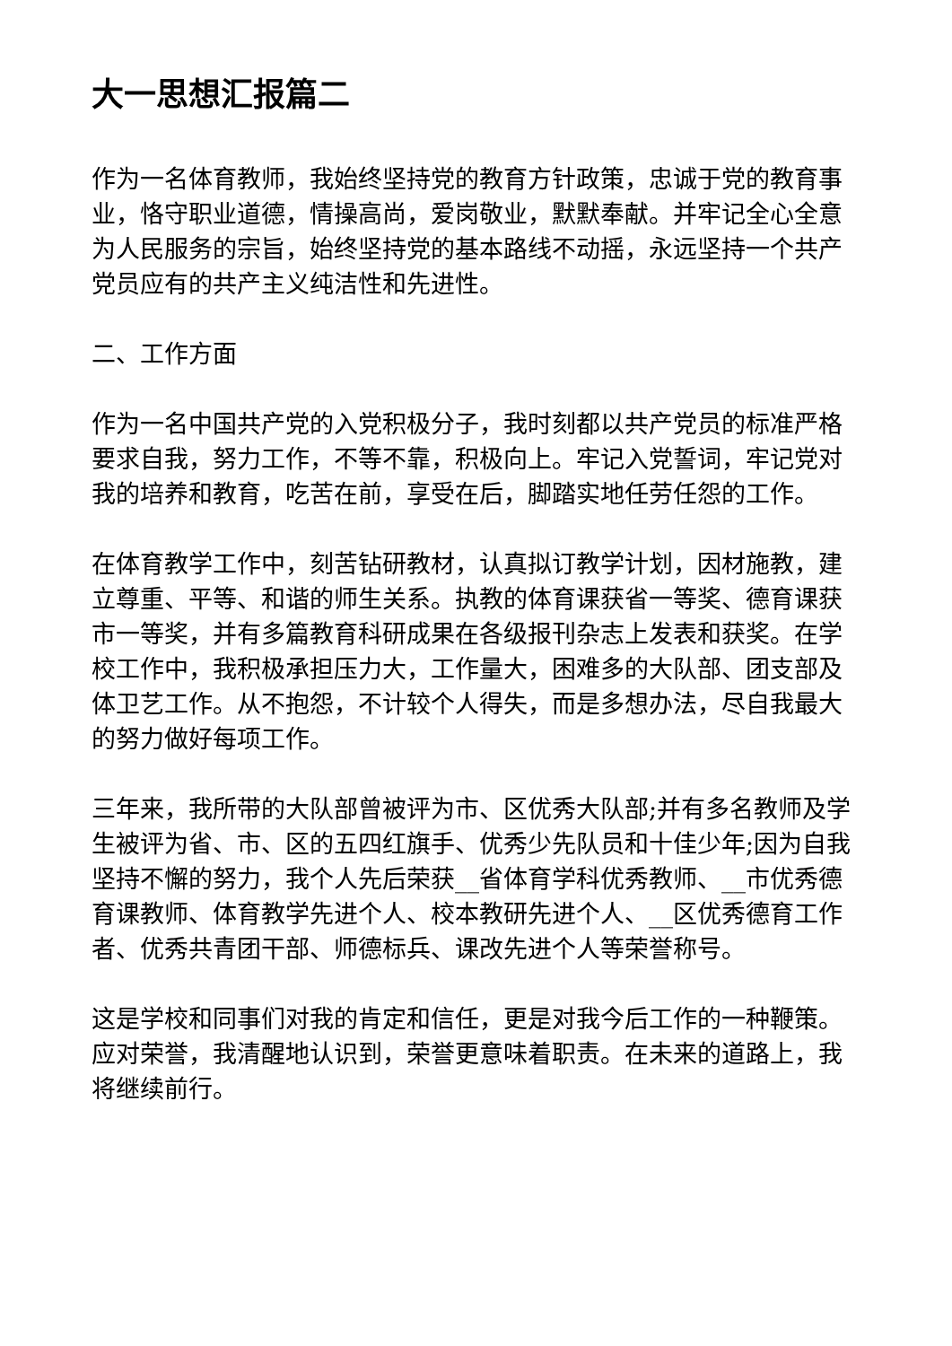大一思想汇报篇二
作为一名体育教师，我始终坚持党的教育方针政策，忠诚于党的教育事业，恪守职业道德，情操高尚，爱岗敬业，默默奉献。并牢记全心全意为人民服务的宗旨，始终坚持党的基本路线不动摇，永远坚持一个共产党员应有的共产主义纯洁性和先进性。
二、工作方面
作为一名中国共产党的入党积极分子，我时刻都以共产党员的标准严格要求自我，努力工作，不等不靠，积极向上。牢记入党誓词，牢记党对我的培养和教育，吃苦在前，享受在后，脚踏实地任劳任怨的工作。
在体育教学工作中，刻苦钻研教材，认真拟订教学计划，因材施教，建立尊重、平等、和谐的师生关系。执教的体育课获省一等奖、德育课获市一等奖，并有多篇教育科研成果在各级报刊杂志上发表和获奖。在学校工作中，我积极承担压力大，工作量大，困难多的大队部、团支部及体卫艺工作。从不抱怨，不计较个人得失，而是多想办法，尽自我最大的努力做好每项工作。
三年来，我所带的大队部曾被评为市、区优秀大队部;并有多名教师及学生被评为省、市、区的五四红旗手、优秀少先队员和十佳少年;因为自我坚持不懈的努力，我个人先后荣获__省体育学科优秀教师、__市优秀德育课教师、体育教学先进个人、校本教研先进个人、__区优秀德育工作者、优秀共青团干部、师德标兵、课改先进个人等荣誉称号。
这是学校和同事们对我的肯定和信任，更是对我今后工作的一种鞭策。应对荣誉，我清醒地认识到，荣誉更意味着职责。在未来的道路上，我将继续前行。